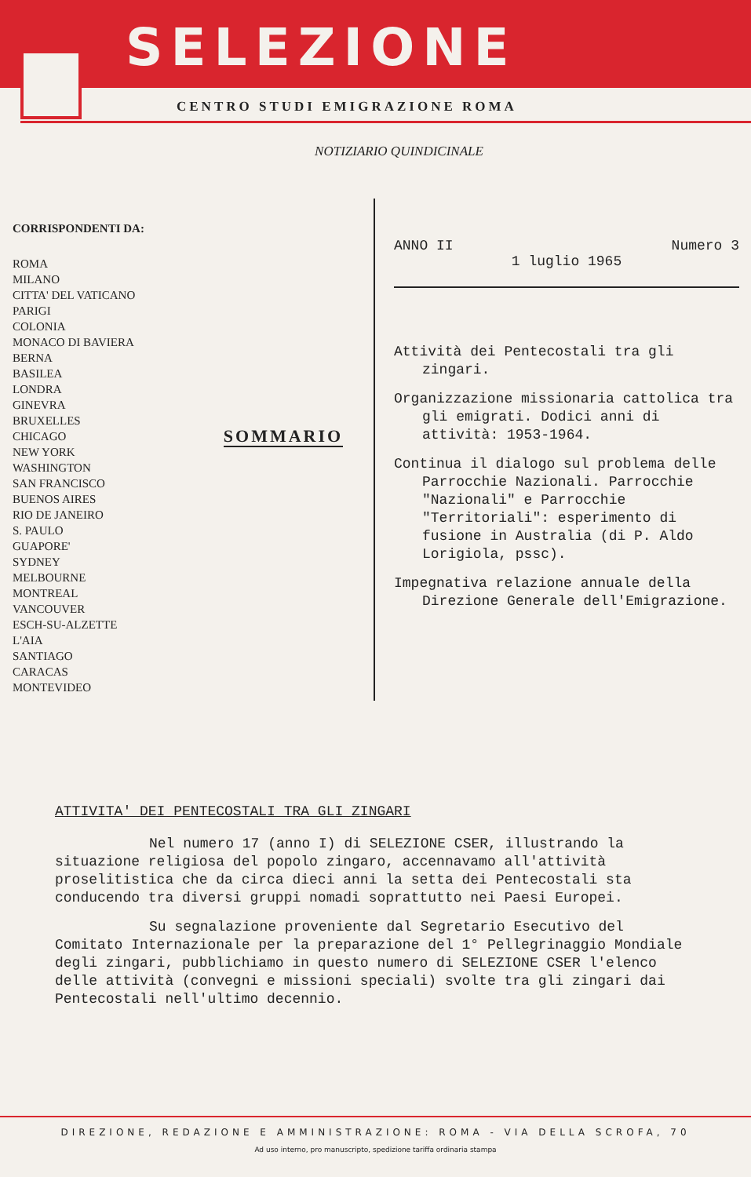SELEZIONE
CENTRO STUDI EMIGRAZIONE ROMA
NOTIZIARIO QUINDICINALE
CORRISPONDENTI DA:
ROMA
MILANO
CITTA' DEL VATICANO
PARIGI
COLONIA
MONACO DI BAVIERA
BERNA
BASILEA
LONDRA
GINEVRA
BRUXELLES
CHICAGO
NEW YORK
WASHINGTON
SAN FRANCISCO
BUENOS AIRES
RIO DE JANEIRO
S. PAULO
GUAPORE'
SYDNEY
MELBOURNE
MONTREAL
VANCOUVER
ESCH-SU-ALZETTE
L'AIA
SANTIAGO
CARACAS
MONTEVIDEO
SOMMARIO
ANNO II Numero 3
1 luglio 1965
Attività dei Pentecostali tra gli zingari.
Organizzazione missionaria cattolica tra gli emigrati. Dodici anni di attività: 1953-1964.
Continua il dialogo sul problema delle Parrocchie Nazionali. Parrocchie "Nazionali" e Parrocchie "Territoriali": esperimento di fusione in Australia (di P. Aldo Lorigiola, pssc).
Impegnativa relazione annuale della Direzione Generale dell'Emigrazione.
ATTIVITA' DEI PENTECOSTALI TRA GLI ZINGARI
Nel numero 17 (anno I) di SELEZIONE CSER, illustrando la situazione religiosa del popolo zingaro, accennavamo all'attività proselitistica che da circa dieci anni la setta dei Pentecostali sta conducendo tra diversi gruppi nomadi soprattutto nei Paesi Europei.
Su segnalazione proveniente dal Segretario Esecutivo del Comitato Internazionale per la preparazione del 1° Pellegrinaggio Mondiale degli zingari, pubblichiamo in questo numero di SELEZIONE CSER l'elenco delle attività (convegni e missioni speciali) svolte tra gli zingari dai Pentecostali nell'ultimo decennio.
DIREZIONE, REDAZIONE E AMMINISTRAZIONE: ROMA - VIA DELLA SCROFA, 70
Ad uso interno, pro manuscripto, spedizione tariffa ordinaria stampa